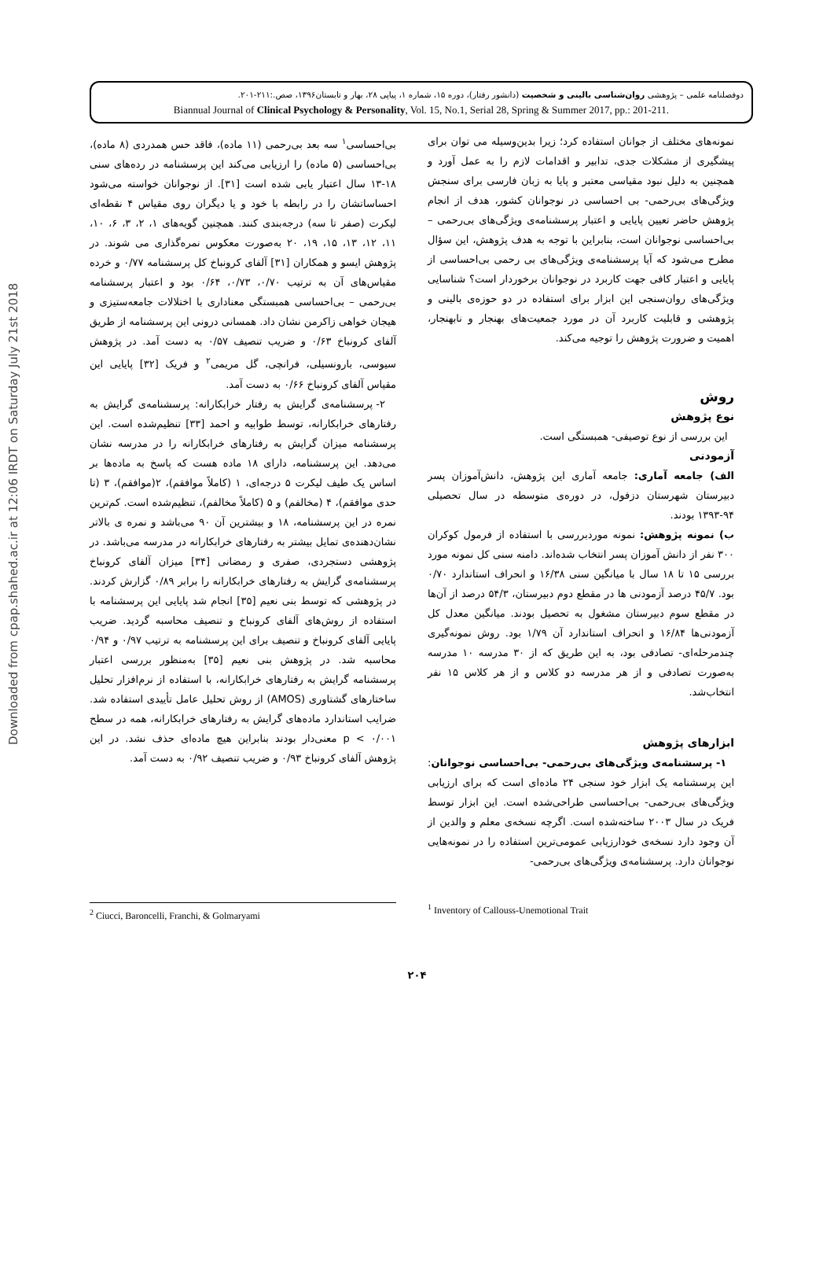Downloaded from cpap.shahed.ac.ir at 12:06 IRDT on Saturday July 21st 2018
دوفصلنامه علمی – پژوهشی روان‌شناسی بالینی و شخصیت (دانشور رفتار)، دوره ۱۵، شماره ۱، پیاپی ۲۸، بهار و تابستان۱۳۹۶، صص.:۲۱۱-۲۰۱.
Biannual Journal of Clinical Psychology & Personality, Vol. 15, No.1, Serial 28, Spring & Summer 2017, pp.: 201-211.
نمونه‌های مختلف از جوانان استفاده کرد؛ زیرا بدین‌وسیله می توان برای پیشگیری از مشکلات جدی، تدابیر و اقدامات لازم را به عمل آورد و همچنین به دلیل نبود مقیاسی معتبر و پایا به زبان فارسی برای سنجش ویژگی‌های بی‌رحمی- بی احساسی در نوجوانان کشور، هدف از انجام پژوهش حاضر تعیین پایایی و اعتبار پرسشنامه‌ی ویژگی‌های بی‌رحمی – بی‌احساسی نوجوانان است، بنابراین با توجه به هدف پژوهش، این سؤال مطرح می‌شود که آیا پرسشنامه‌ی ویژگی‌های بی رحمی بی‌احساسی از پایایی و اعتبار کافی جهت کاربرد در نوجوانان برخوردار است؟ شناسایی ویژگی‌های روان‌سنجی این ابزار برای استفاده در دو حوزه‌ی بالینی و پژوهشی و قابلیت کاربرد آن در مورد جمعیت‌های بهنجار و نابهنجار، اهمیت و ضرورت پژوهش را توجیه می‌کند.
روش
نوع پژوهش
این بررسی از نوع توصیفی- همبستگی است.
آزمودنی
الف) جامعه آماری: جامعه آماری این پژوهش، دانش‌آموزان پسر دبیرستان شهرستان دزفول، در دوره‌ی متوسطه در سال تحصیلی ۹۴-۱۳۹۳ بودند.
ب) نمونه پژوهش: نمونه موردبررسی با استفاده از فرمول کوکران ۳۰۰ نفر از دانش آموزان پسر انتخاب شده‌اند. دامنه سنی کل نمونه مورد بررسی ۱۵ تا ۱۸ سال با میانگین سنی ۱۶/۳۸ و انحراف استاندارد ۰/۷۰ بود. ۴۵/۷ درصد آزمودنی ها در مقطع دوم دبیرستان، ۵۴/۳ درصد از آن‌ها در مقطع سوم دبیرستان مشغول به تحصیل بودند. میانگین معدل کل آزمودنی‌ها ۱۶/۸۴ و انحراف استاندارد آن ۱/۷۹ بود. روش نمونه‌گیری چندمرحله‌ای- تصادفی بود، به این طریق که از ۳۰ مدرسه ۱۰ مدرسه به‌صورت تصادفی و از هر مدرسه دو کلاس و از هر کلاس ۱۵ نفر انتخاب‌شد.
ابزارهای پژوهش
۱- پرسشنامه‌ی ویژگی‌های بی‌رحمی- بی‌احساسی نوجوانان: این پرسشنامه یک ابزار خود سنجی ۲۴ ماده‌ای است که برای ارزیابی ویژگی‌های بی‌رحمی- بی‌احساسی طراحی‌شده است. این ابزار توسط فریک در سال ۲۰۰۳ ساخته‌شده است. اگرچه نسخه‌ی معلم و والدین از آن وجود دارد نسخه‌ی خودارزیابی عمومی‌ترین استفاده را در نمونه‌هایی نوجوانان دارد. پرسشنامه‌ی ویژگی‌های بی‌رحمی-
بی‌احساسی<sup>۱</sup> سه بعد بی‌رحمی (۱۱ ماده)، فاقد حس همدردی (۸ ماده)، بی‌احساسی (۵ ماده) را ارزیابی می‌کند این پرسشنامه در رده‌های سنی ۱۸-۱۳ سال اعتبار یابی شده است [۳۱]. از نوجوانان خواسته می‌شود احساساتشان را در رابطه با خود و یا دیگران روی مقیاس ۴ نقطه‌ای لیکرت (صفر تا سه) درجه‌بندی کنند. همچنین گویه‌های ۱، ۲، ۳، ۶، ۱۰، ۱۱، ۱۲، ۱۳، ۱۵، ۱۹، ۲۰ به‌صورت معکوس نمره‌گذاری می شوند. در پژوهش ایسو و همکاران [۳۱] آلفای کرونباخ کل پرسشنامه ۰/۷۷ و خرده مقیاس‌های آن به ترتیب ۰/۷۰، ۰/۷۳، ۰/۶۴ بود و اعتبار پرسشنامه بی‌رحمی – بی‌احساسی همبستگی معناداری با اختلالات جامعه‌ستیزی و هیجان خواهی زاکرمن نشان داد. همسانی درونی این پرسشنامه از طریق آلفای کرونباخ ۰/۶۳ و ضریب تنصیف ۰/۵۷ به دست آمد. در پژوهش سیوسی، بارونسیلی، فرانچی، گل مریمی<sup>۲</sup> و فریک [۳۲] پایایی این مقیاس آلفای کرونباخ ۰/۶۶ به دست آمد.
۲- پرسشنامه‌ی گرایش به رفتار خرابکارانه: پرسشنامه‌ی گرایش به رفتارهای خرابکارانه، توسط طوابیه و احمد [۳۳] تنظیم‌شده است. این پرسشنامه میزان گرایش به رفتارهای خرابکارانه را در مدرسه نشان می‌دهد. این پرسشنامه، دارای ۱۸ ماده هست که پاسخ به ماده‌ها بر اساس یک طیف لیکرت ۵ درجه‌ای، ۱ (کاملاً موافقم)، ۲(موافقم)، ۳ (تا حدی موافقم)، ۴ (مخالفم) و ۵ (کاملاً مخالفم)، تنظیم‌شده است. کم‌ترین نمره در این پرسشنامه، ۱۸ و بیشترین آن ۹۰ می‌باشد و نمره ی بالاتر نشان‌دهنده‌ی تمایل بیشتر به رفتارهای خرابکارانه در مدرسه می‌باشد. در پژوهشی دستجردی، صفری و رمضانی [۳۴] میزان آلفای کرونباخ پرسشنامه‌ی گرایش به رفتارهای خرابکارانه را برابر ۰/۸۹ گزارش کردند. در پژوهشی که توسط بنی نعیم [۳۵] انجام شد پایایی این پرسشنامه با استفاده از روش‌های آلفای کرونباخ و تنصیف محاسبه گردید. ضریب پایایی آلفای کرونباخ و تنصیف برای این پرسشنامه به ترتیب ۰/۹۷ و ۰/۹۴ محاسبه شد. در پژوهش بنی نعیم [۳۵] به‌منظور بررسی اعتبار پرسشنامه گرایش به رفتارهای خرابکارانه، با استفاده از نرم‌افزار تحلیل ساختارهای گشتاوری (AMOS) از روش تحلیل عامل تأییدی استفاده شد. ضرایب استاندارد ماده‌های گرایش به رفتارهای خرابکارانه، همه در سطح p < ۰/۰۰۱ معنی‌دار بودند بنابراین هیچ ماده‌ای حذف نشد. در این پژوهش آلفای کرونباخ ۰/۹۳ و ضریب تنصیف ۰/۹۲ به دست آمد.
<sup>1</sup> Inventory of Callouss-Unemotional Trait
<sup>2</sup> Ciucci, Baroncelli, Franchi, & Golmaryami
۲۰۴